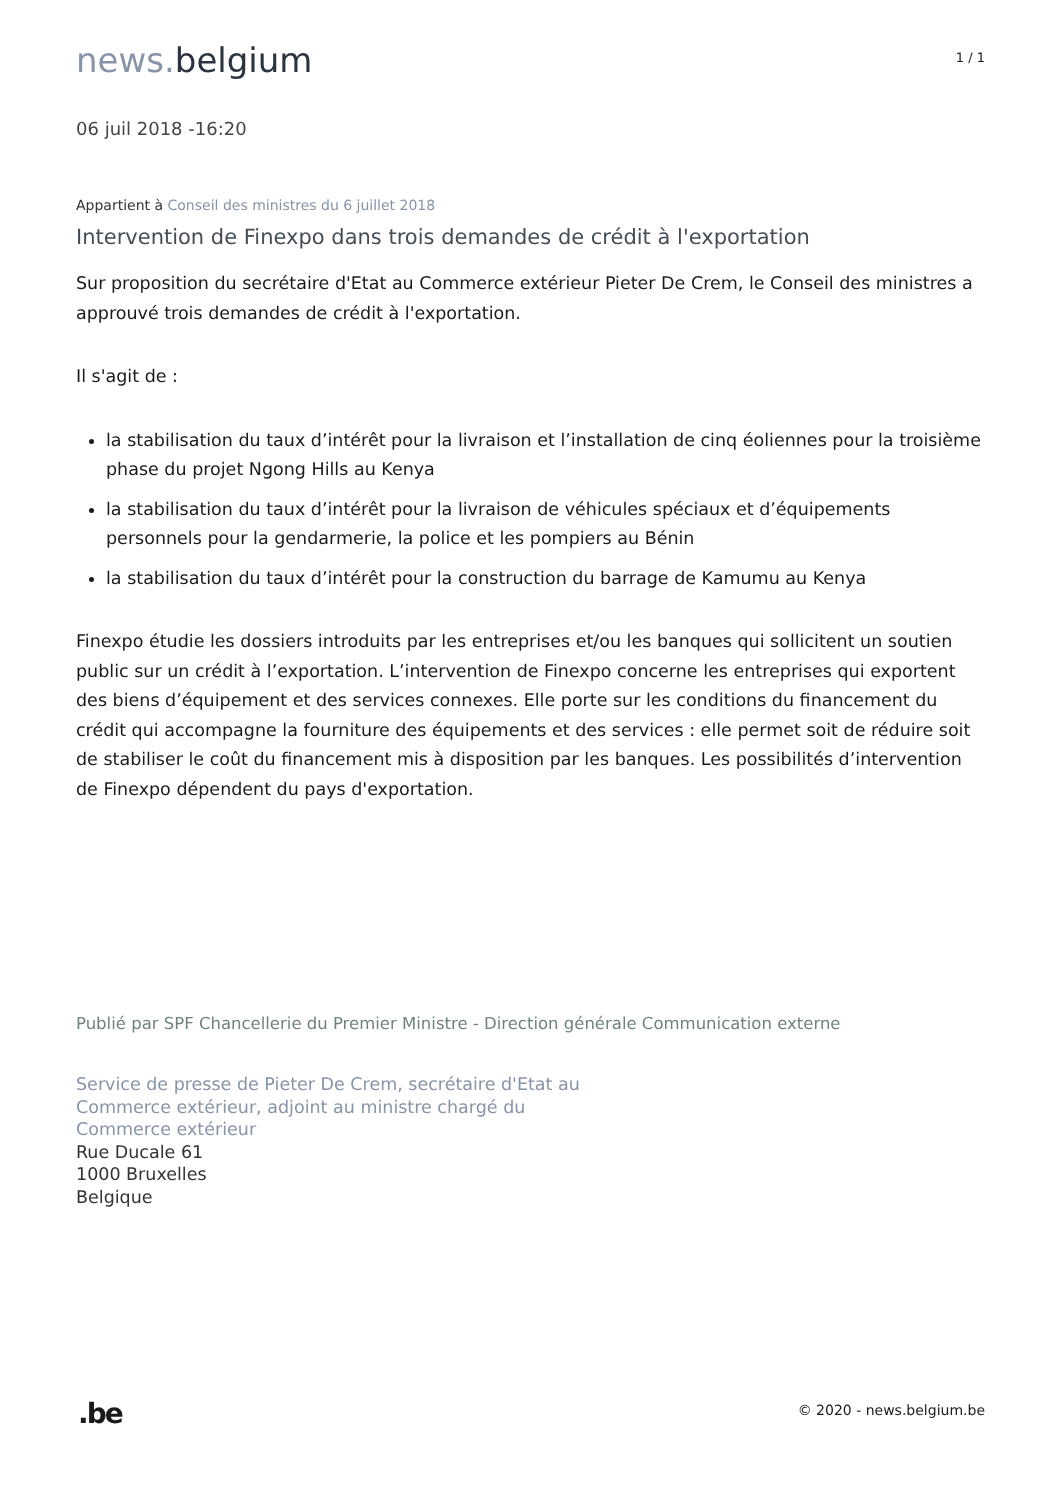news. belgium
1 / 1
06 juil 2018 -16:20
Appartient à Conseil des ministres du 6 juillet 2018
Intervention de Finexpo dans trois demandes de crédit à l'exportation
Sur proposition du secrétaire d'Etat au Commerce extérieur Pieter De Crem, le Conseil des ministres a approuvé trois demandes de crédit à l'exportation.
Il s'agit de :
la stabilisation du taux d’intérêt pour la livraison et l’installation de cinq éoliennes pour la troisième phase du projet Ngong Hills au Kenya
la stabilisation du taux d’intérêt pour la livraison de véhicules spéciaux et d’équipements personnels pour la gendarmerie, la police et les pompiers au Bénin
la stabilisation du taux d’intérêt pour la construction du barrage de Kamumu au Kenya
Finexpo étudie les dossiers introduits par les entreprises et/ou les banques qui sollicitent un soutien public sur un crédit à l’exportation. L’intervention de Finexpo concerne les entreprises qui exportent des biens d’équipement et des services connexes. Elle porte sur les conditions du financement du crédit qui accompagne la fourniture des équipements et des services : elle permet soit de réduire soit de stabiliser le coût du financement mis à disposition par les banques. Les possibilités d’intervention de Finexpo dépendent du pays d'exportation.
Publié par SPF Chancellerie du Premier Ministre - Direction générale Communication externe
Service de presse de Pieter De Crem, secrétaire d'Etat au
Commerce extérieur, adjoint au ministre chargé du
Commerce extérieur
Rue Ducale 61
1000 Bruxelles
Belgique
.be
© 2020 - news.belgium.be